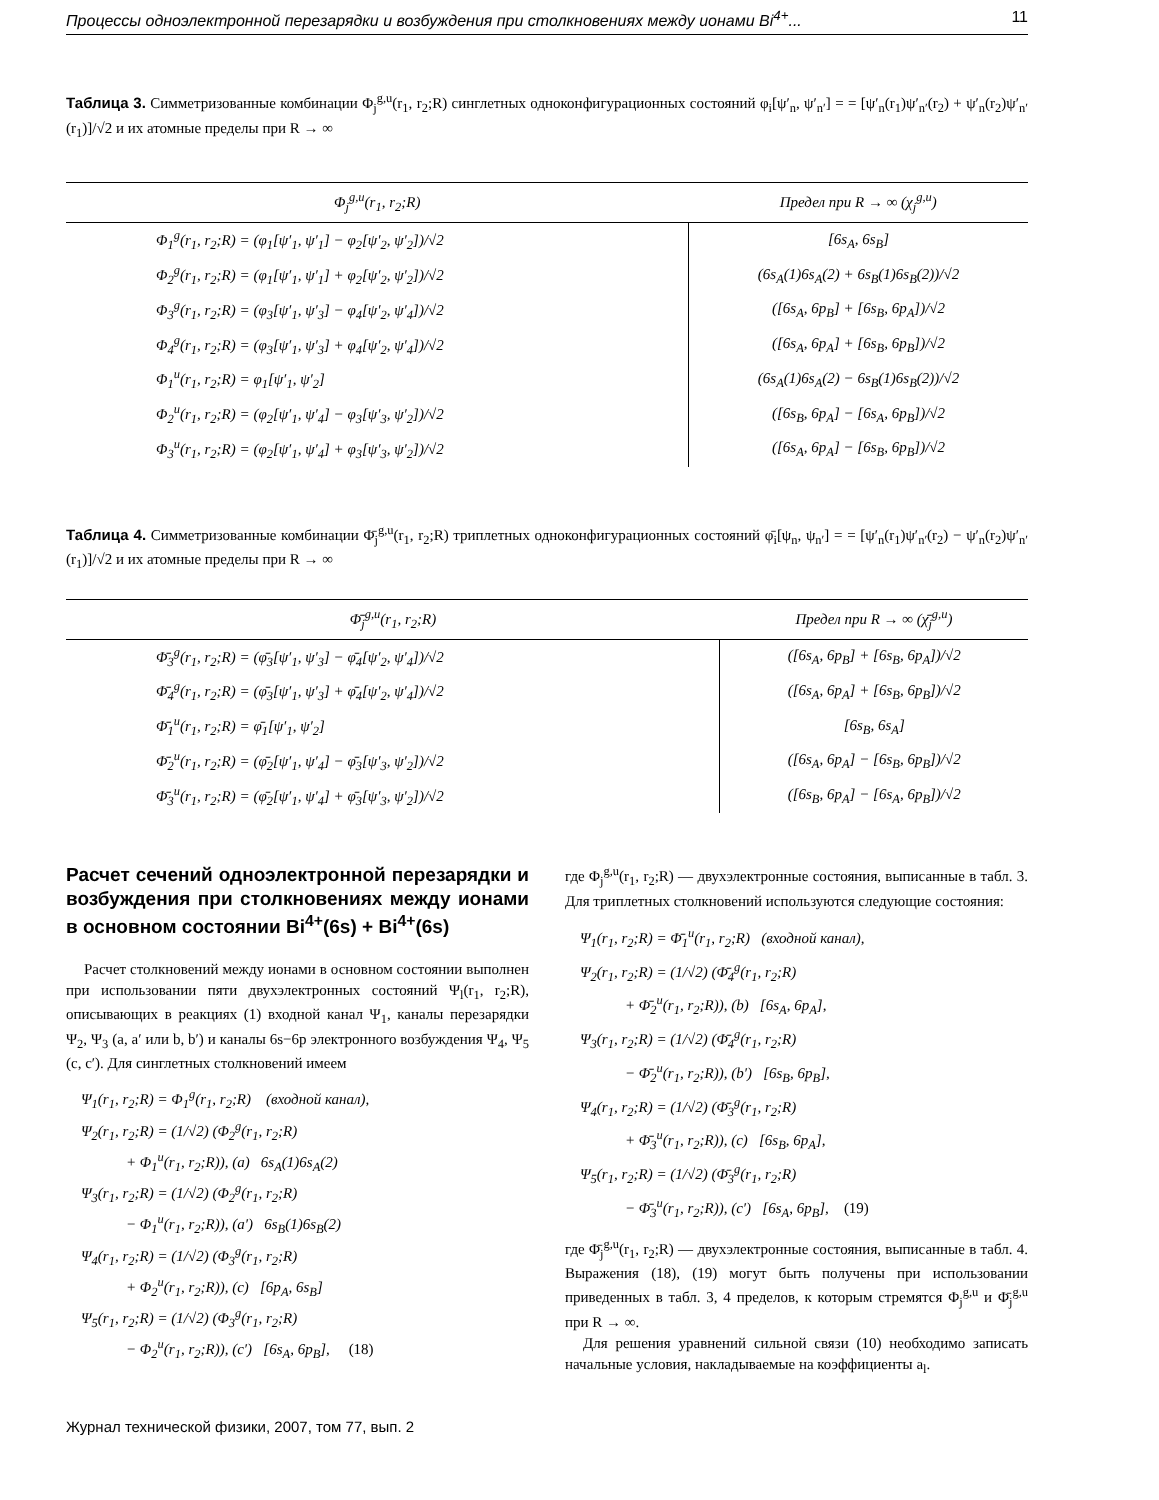Процессы одноэлектронной перезарядки и возбуждения при столкновениях между ионами Bi<sup>4+</sup>... 11
Таблица 3. Симметризованные комбинации Φ<sub>j</sub><sup>g,u</sup>(r<sub>1</sub>, r<sub>2</sub>;R) синглетных одноконфигурационных состояний φ<sub>i</sub>[ψ′<sub>n</sub>, ψ′<sub>n′</sub>] = = [ψ′<sub>n</sub>(r<sub>1</sub>)ψ′<sub>n′</sub>(r<sub>2</sub>) + ψ′<sub>n</sub>(r<sub>2</sub>)ψ′<sub>n′</sub>(r<sub>1</sub>)]/√2 и их атомные пределы при R → ∞
| Φ<sub>j</sub><sup>g,u</sup>(r<sub>1</sub>, r<sub>2</sub>;R) | Предел при R → ∞ (χ<sub>j</sub><sup>g,u</sup>) |
| --- | --- |
| Φ<sub>1</sub><sup>g</sup>(r<sub>1</sub>, r<sub>2</sub>;R) = (φ<sub>1</sub>[ψ′<sub>1</sub>, ψ′<sub>1</sub>] − φ<sub>2</sub>[ψ′<sub>2</sub>, ψ′<sub>2</sub>])/√2 | [6s<sub>A</sub>, 6s<sub>B</sub>] |
| Φ<sub>2</sub><sup>g</sup>(r<sub>1</sub>, r<sub>2</sub>;R) = (φ<sub>1</sub>[ψ′<sub>1</sub>, ψ′<sub>1</sub>] + φ<sub>2</sub>[ψ′<sub>2</sub>, ψ′<sub>2</sub>])/√2 | (6s<sub>A</sub>(1)6s<sub>A</sub>(2) + 6s<sub>B</sub>(1)6s<sub>B</sub>(2))/√2 |
| Φ<sub>3</sub><sup>g</sup>(r<sub>1</sub>, r<sub>2</sub>;R) = (φ<sub>3</sub>[ψ′<sub>1</sub>, ψ′<sub>3</sub>] − φ<sub>4</sub>[ψ′<sub>2</sub>, ψ′<sub>4</sub>])/√2 | ([6s<sub>A</sub>, 6p<sub>B</sub>] + [6s<sub>B</sub>, 6p<sub>A</sub>])/√2 |
| Φ<sub>4</sub><sup>g</sup>(r<sub>1</sub>, r<sub>2</sub>;R) = (φ<sub>3</sub>[ψ′<sub>1</sub>, ψ′<sub>3</sub>] + φ<sub>4</sub>[ψ′<sub>2</sub>, ψ′<sub>4</sub>])/√2 | ([6s<sub>A</sub>, 6p<sub>A</sub>] + [6s<sub>B</sub>, 6p<sub>B</sub>])/√2 |
| Φ<sub>1</sub><sup>u</sup>(r<sub>1</sub>, r<sub>2</sub>;R) = φ<sub>1</sub>[ψ′<sub>1</sub>, ψ′<sub>2</sub>] | (6s<sub>A</sub>(1)6s<sub>A</sub>(2) − 6s<sub>B</sub>(1)6s<sub>B</sub>(2))/√2 |
| Φ<sub>2</sub><sup>u</sup>(r<sub>1</sub>, r<sub>2</sub>;R) = (φ<sub>2</sub>[ψ′<sub>1</sub>, ψ′<sub>4</sub>] − φ<sub>3</sub>[ψ′<sub>3</sub>, ψ′<sub>2</sub>])/√2 | ([6s<sub>B</sub>, 6p<sub>A</sub>] − [6s<sub>A</sub>, 6p<sub>B</sub>])/√2 |
| Φ<sub>3</sub><sup>u</sup>(r<sub>1</sub>, r<sub>2</sub>;R) = (φ<sub>2</sub>[ψ′<sub>1</sub>, ψ′<sub>4</sub>] + φ<sub>3</sub>[ψ′<sub>3</sub>, ψ′<sub>2</sub>])/√2 | ([6s<sub>A</sub>, 6p<sub>A</sub>] − [6s<sub>B</sub>, 6p<sub>B</sub>])/√2 |
Таблица 4. Симметризованные комбинации Φ̄<sub>j</sub><sup>g,u</sup>(r<sub>1</sub>, r<sub>2</sub>;R) триплетных одноконфигурационных состояний φ̄<sub>i</sub>[ψ<sub>n</sub>, ψ<sub>n′</sub>] = = [ψ′<sub>n</sub>(r<sub>1</sub>)ψ′<sub>n′</sub>(r<sub>2</sub>) − ψ′<sub>n</sub>(r<sub>2</sub>)ψ′<sub>n′</sub>(r<sub>1</sub>)]/√2 и их атомные пределы при R → ∞
| Φ̄<sub>j</sub><sup>g,u</sup>(r<sub>1</sub>, r<sub>2</sub>;R) | Предел при R → ∞ (χ̄<sub>j</sub><sup>g,u</sup>) |
| --- | --- |
| Φ̄<sub>3</sub><sup>g</sup>(r<sub>1</sub>, r<sub>2</sub>;R) = (φ̄<sub>3</sub>[ψ′<sub>1</sub>, ψ′<sub>3</sub>] − φ̄<sub>4</sub>[ψ′<sub>2</sub>, ψ′<sub>4</sub>])/√2 | ([6s<sub>A</sub>, 6p<sub>B</sub>] + [6s<sub>B</sub>, 6p<sub>A</sub>])/√2 |
| Φ̄<sub>4</sub><sup>g</sup>(r<sub>1</sub>, r<sub>2</sub>;R) = (φ̄<sub>3</sub>[ψ′<sub>1</sub>, ψ′<sub>3</sub>] + φ̄<sub>4</sub>[ψ′<sub>2</sub>, ψ′<sub>4</sub>])/√2 | ([6s<sub>A</sub>, 6p<sub>A</sub>] + [6s<sub>B</sub>, 6p<sub>B</sub>])/√2 |
| Φ̄<sub>1</sub><sup>u</sup>(r<sub>1</sub>, r<sub>2</sub>;R) = φ̄<sub>1</sub>[ψ′<sub>1</sub>, ψ′<sub>2</sub>] | [6s<sub>B</sub>, 6s<sub>A</sub>] |
| Φ̄<sub>2</sub><sup>u</sup>(r<sub>1</sub>, r<sub>2</sub>;R) = (φ̄<sub>2</sub>[ψ′<sub>1</sub>, ψ′<sub>4</sub>] − φ̄<sub>3</sub>[ψ′<sub>3</sub>, ψ′<sub>2</sub>])/√2 | ([6s<sub>A</sub>, 6p<sub>A</sub>] − [6s<sub>B</sub>, 6p<sub>B</sub>])/√2 |
| Φ̄<sub>3</sub><sup>u</sup>(r<sub>1</sub>, r<sub>2</sub>;R) = (φ̄<sub>2</sub>[ψ′<sub>1</sub>, ψ′<sub>4</sub>] + φ̄<sub>3</sub>[ψ′<sub>3</sub>, ψ′<sub>2</sub>])/√2 | ([6s<sub>B</sub>, 6p<sub>A</sub>] − [6s<sub>A</sub>, 6p<sub>B</sub>])/√2 |
Расчет сечений одноэлектронной перезарядки и возбуждения при столкновениях между ионами в основном состоянии Bi<sup>4+</sup>(6s) + Bi<sup>4+</sup>(6s)
Расчет столкновений между ионами в основном состоянии выполнен при использовании пяти двухэлектронных состояний Ψ<sub>l</sub>(r<sub>1</sub>, r<sub>2</sub>;R), описывающих в реакциях (1) входной канал Ψ<sub>1</sub>, каналы перезарядки Ψ<sub>2</sub>, Ψ<sub>3</sub> (a, a′ или b, b′) и каналы 6s−6p электронного возбуждения Ψ<sub>4</sub>, Ψ<sub>5</sub> (c, c′). Для синглетных столкновений имеем
Ψ<sub>1</sub>(r<sub>1</sub>, r<sub>2</sub>;R) = Φ<sub>1</sub><sup>g</sup>(r<sub>1</sub>, r<sub>2</sub>;R) (входной канал),
Ψ<sub>2</sub>(r<sub>1</sub>, r<sub>2</sub>;R) = (1/√2) (Φ<sub>2</sub><sup>g</sup>(r<sub>1</sub>, r<sub>2</sub>;R)
+ Φ<sub>1</sub><sup>u</sup>(r<sub>1</sub>, r<sub>2</sub>;R)), (a) 6s<sub>A</sub>(1)6s<sub>A</sub>(2)
Ψ<sub>3</sub>(r<sub>1</sub>, r<sub>2</sub>;R) = (1/√2) (Φ<sub>2</sub><sup>g</sup>(r<sub>1</sub>, r<sub>2</sub>;R)
− Φ<sub>1</sub><sup>u</sup>(r<sub>1</sub>, r<sub>2</sub>;R)), (a′) 6s<sub>B</sub>(1)6s<sub>B</sub>(2)
Ψ<sub>4</sub>(r<sub>1</sub>, r<sub>2</sub>;R) = (1/√2) (Φ<sub>3</sub><sup>g</sup>(r<sub>1</sub>, r<sub>2</sub>;R)
+ Φ<sub>2</sub><sup>u</sup>(r<sub>1</sub>, r<sub>2</sub>;R)), (c) [6p<sub>A</sub>, 6s<sub>B</sub>]
Ψ<sub>5</sub>(r<sub>1</sub>, r<sub>2</sub>;R) = (1/√2) (Φ<sub>3</sub><sup>g</sup>(r<sub>1</sub>, r<sub>2</sub>;R)
− Φ<sub>2</sub><sup>u</sup>(r<sub>1</sub>, r<sub>2</sub>;R)), (c′) [6s<sub>A</sub>, 6p<sub>B</sub>], (18)
где Φ<sub>j</sub><sup>g,u</sup>(r<sub>1</sub>, r<sub>2</sub>;R) — двухэлектронные состояния, выписанные в табл. 3. Для триплетных столкновений используются следующие состояния:
Ψ<sub>1</sub>(r<sub>1</sub>, r<sub>2</sub>;R) = Φ̄<sub>1</sub><sup>u</sup>(r<sub>1</sub>, r<sub>2</sub>;R) (входной канал),
Ψ<sub>2</sub>(r<sub>1</sub>, r<sub>2</sub>;R) = (1/√2) (Φ̄<sub>4</sub><sup>g</sup>(r<sub>1</sub>, r<sub>2</sub>;R)
+ Φ̄<sub>2</sub><sup>u</sup>(r<sub>1</sub>, r<sub>2</sub>;R)), (b) [6s<sub>A</sub>, 6p<sub>A</sub>],
Ψ<sub>3</sub>(r<sub>1</sub>, r<sub>2</sub>;R) = (1/√2) (Φ̄<sub>4</sub><sup>g</sup>(r<sub>1</sub>, r<sub>2</sub>;R)
− Φ̄<sub>2</sub><sup>u</sup>(r<sub>1</sub>, r<sub>2</sub>;R)), (b′) [6s<sub>B</sub>, 6p<sub>B</sub>],
Ψ<sub>4</sub>(r<sub>1</sub>, r<sub>2</sub>;R) = (1/√2) (Φ̄<sub>3</sub><sup>g</sup>(r<sub>1</sub>, r<sub>2</sub>;R)
+ Φ̄<sub>3</sub><sup>u</sup>(r<sub>1</sub>, r<sub>2</sub>;R)), (c) [6s<sub>B</sub>, 6p<sub>A</sub>],
Ψ<sub>5</sub>(r<sub>1</sub>, r<sub>2</sub>;R) = (1/√2) (Φ̄<sub>3</sub><sup>g</sup>(r<sub>1</sub>, r<sub>2</sub>;R)
− Φ̄<sub>3</sub><sup>u</sup>(r<sub>1</sub>, r<sub>2</sub>;R)), (c′) [6s<sub>A</sub>, 6p<sub>B</sub>], (19)
где Φ̄<sub>j</sub><sup>g,u</sup>(r<sub>1</sub>, r<sub>2</sub>;R) — двухэлектронные состояния, выписанные в табл. 4. Выражения (18), (19) могут быть получены при использовании приведенных в табл. 3, 4 пределов, к которым стремятся Φ<sub>j</sub><sup>g,u</sup> и Φ̄<sub>j</sub><sup>g,u</sup> при R → ∞.
Для решения уравнений сильной связи (10) необходимо записать начальные условия, накладываемые на коэффициенты a<sub>l</sub>.
Журнал технической физики, 2007, том 77, вып. 2